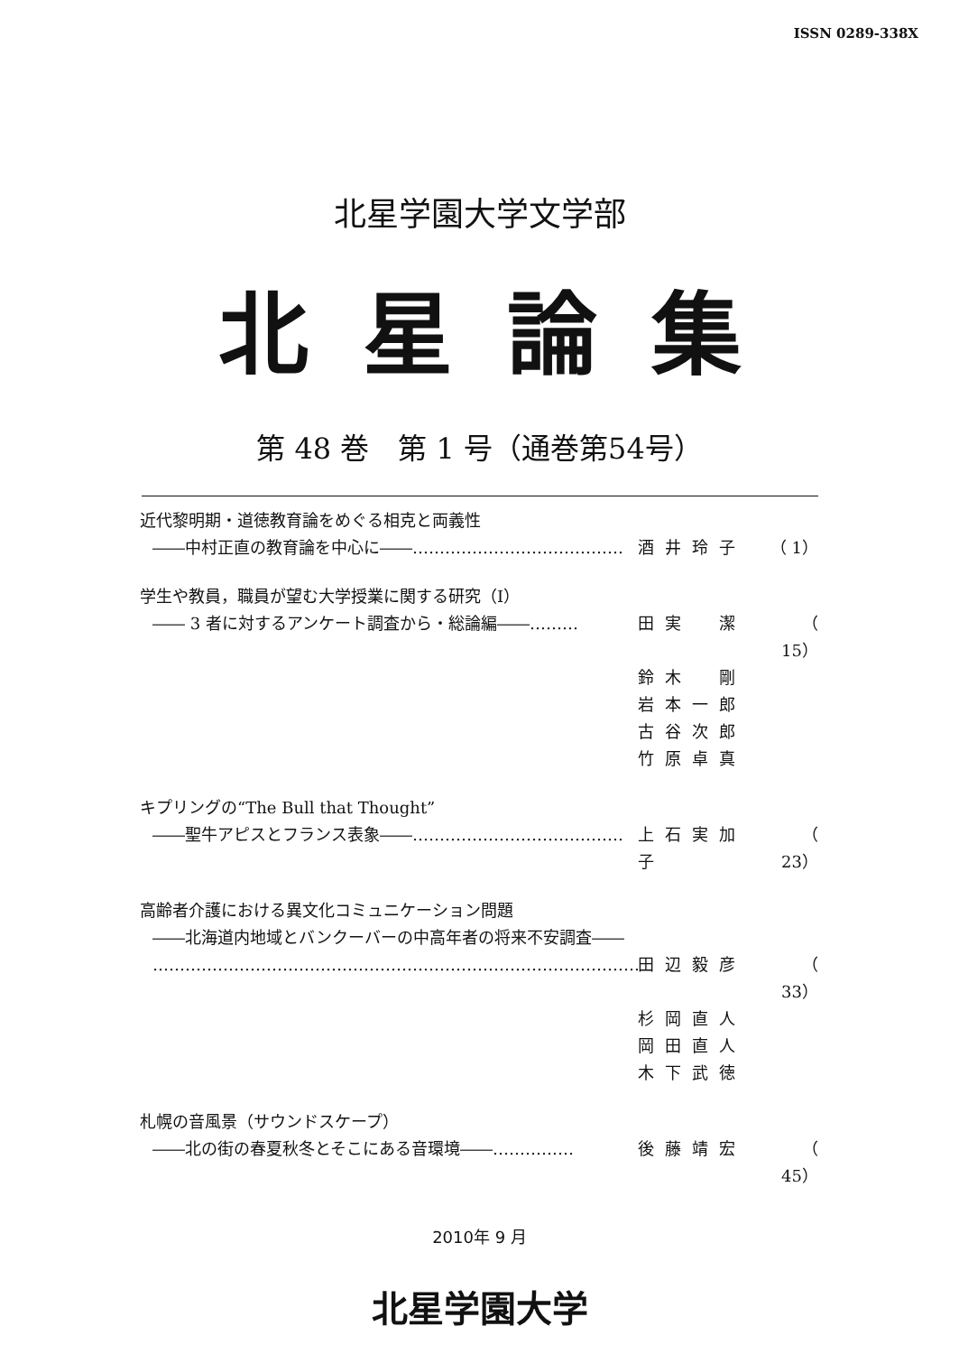ISSN 0289-338X
北星学園大学文学部
北星論集
第 48 巻　第 1 号（通巻第54号）
近代黎明期・道徳教育論をめぐる相克と両義性
――中村正直の教育論を中心に――………………………………… 酒井玲子 （ 1）
学生や教員，職員が望む大学授業に関する研究（Ⅰ）
―― 3 者に対するアンケート調査から・総論編――……… 田実　潔 （ 15）
鈴木　剛
岩本一郎
古谷次郎
竹原卓真
キプリングの“The Bull that Thought”
――聖牛アピスとフランス表象――………………………………… 上石実加子 （ 23）
高齢者介護における異文化コミュニケーション問題
――北海道内地域とバンクーバーの中高年者の将来不安調査――
………………………………………………………………………………… 田辺毅彦 （ 33）
杉岡直人
岡田直人
木下武徳
札幌の音風景（サウンドスケープ）
――北の街の春夏秋冬とそこにある音環境――…………… 後藤靖宏 （ 45）
2010年 9 月
北星学園大学